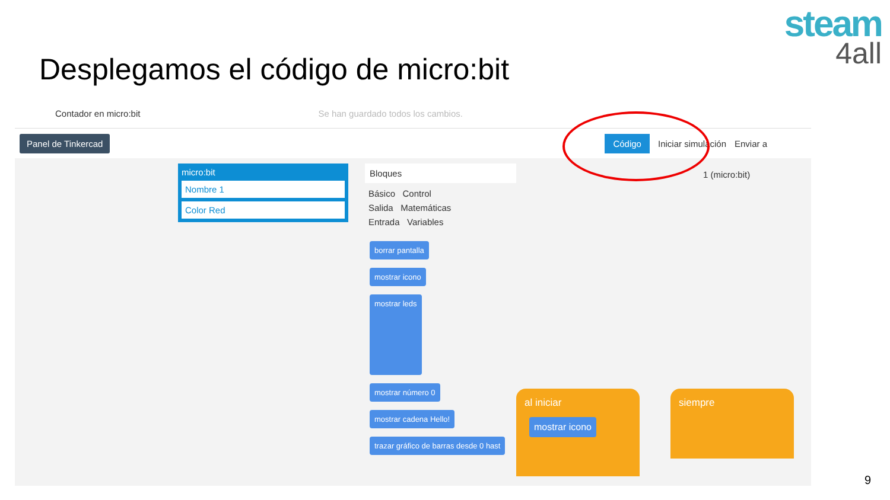Desplegamos el código de micro:bit
steam
4all
Contador en micro:bit Se han guardado todos los cambios.
Panel de Tinkercad Código Iniciar simulación Enviar a
micro:bit
Nombre 1
Color Red
Bloques
Básico Control
Salida Matemáticas
Entrada Variables
borrar pantalla
mostrar icono
mostrar leds
mostrar número 0
mostrar cadena Hello!
trazar gráfico de barras desde 0 hast
1 (micro:bit)
al iniciar
mostrar icono
siempre
9